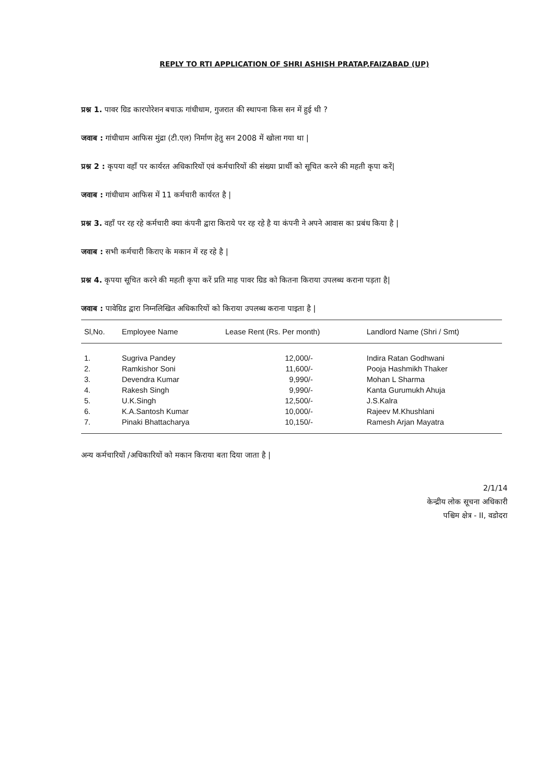REPLY TO RTI APPLICATION OF SHRI ASHISH PRATAP,FAIZABAD (UP)
प्रश्न 1. पावर ग्रिड कारपोरेशन बचाऊ गांधीधाम, गुजरात की स्थापना किस सन में हुई थी ?
जवाब : गांधीधाम आफिस मुंद्रा (टी.एल) निर्माण हेतु सन 2008 में खोला गया था |
प्रश्न 2 : कृपया वहाँ पर कार्यरत अधिकारियों एवं कर्मचारियों की संख्या प्रार्थी को सूचित करने की महती कृपा करें|
जवाब : गांधीधाम आफिस में 11 कर्मचारी कार्यरत है |
प्रश्न 3. वहाँ पर रह रहे कर्मचारी क्या कंपनी द्वारा किराये पर रह रहे है या कंपनी ने अपने आवास का प्रबंध किया है |
जवाब : सभी कर्मचारी किराए के मकान में रह रहे है |
प्रश्न 4. कृपया सूचित करने की महती कृपा करें प्रति माह पावर ग्रिड को कितना किराया उपलब्ध कराना पड़ता है|
जवाब : पावेग्रिड द्वारा निम्नलिखित अधिकारियों को किराया उपलब्ध कराना पाइता है |
| Sl,No. | Employee Name | Lease Rent (Rs. Per month) | Landlord Name (Shri / Smt) |
| --- | --- | --- | --- |
| 1. | Sugriva Pandey | 12,000/- | Indira Ratan Godhwani |
| 2. | Ramkishor Soni | 11,600/- | Pooja Hashmikh Thaker |
| 3. | Devendra Kumar | 9,990/- | Mohan L Sharma |
| 4. | Rakesh Singh | 9,990/- | Kanta Gurumukh Ahuja |
| 5. | U.K.Singh | 12,500/- | J.S.Kalra |
| 6. | K.A.Santosh Kumar | 10,000/- | Rajeev M.Khushlani |
| 7. | Pinaki Bhattacharya | 10,150/- | Ramesh Arjan Mayatra |
अन्य कर्मचारियों /अधिकारियों को मकान किराया बता दिया जाता है |
2/1/14
केन्द्रीय लोक सूचना अधिकारी
पश्चिम क्षेत्र - II, वडोदरा